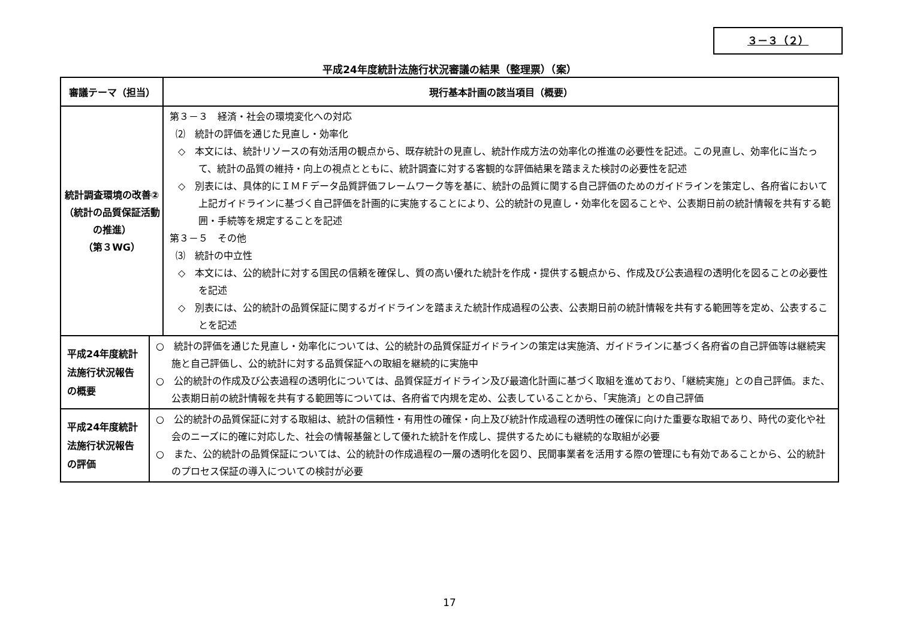３－３（２）
平成24年度統計法施行状況審議の結果（整理票）（案）
| 審議テーマ（担当） | | 現行基本計画の該当項目（概要） |
| --- | --- | --- |
| 統計調査環境の改善② （統計の品質保証活動 の推進） （第３WG） | | 第３－３ 経済・社会の環境変化への対応 ⑵ 統計の評価を通じた見直し・効率化 ◇ 本文には、統計リソースの有効活用の観点から、既存統計の見直し、統計作成方法の効率化の推進の必要性を記述。この見直し、効率化に当たって、統計の品質の維持・向上の視点とともに、統計調査に対する客観的な評価結果を踏まえた検討の必要性を記述 ◇ 別表には、具体的にＩＭＦデータ品質評価フレームワーク等を基に、統計の品質に関する自己評価のためのガイドラインを策定し、各府省において上記ガイドラインに基づく自己評価を計画的に実施することにより、公的統計の見直し・効率化を図ることや、公表期日前の統計情報を共有する範囲・手続等を規定することを記述 第３－５ その他 ⑶ 統計の中立性 ◇ 本文には、公的統計に対する国民の信頼を確保し、質の高い優れた統計を作成・提供する観点から、作成及び公表過程の透明化を図ることの必要性を記述 ◇ 別表には、公的統計の品質保証に関するガイドラインを踏まえた統計作成過程の公表、公表期日前の統計情報を共有する範囲等を定め、公表することを記述 |
| 平成24年度統計 法施行状況報告 の概要 | ○ 統計の評価を通じた見直し・効率化については、公的統計の品質保証ガイドラインの策定は実施済、ガイドラインに基づく各府省の自己評価等は継続実施と自己評価し、公的統計に対する品質保証への取組を継続的に実施中 ○ 公的統計の作成及び公表過程の透明化については、品質保証ガイドライン及び最適化計画に基づく取組を進めており、「継続実施」との自己評価。また、公表期日前の統計情報を共有する範囲等については、各府省で内規を定め、公表していることから、「実施済」との自己評価 | |
| 平成24年度統計 法施行状況報告 の評価 | ○ 公的統計の品質保証に対する取組は、統計の信頼性・有用性の確保・向上及び統計作成過程の透明性の確保に向けた重要な取組であり、時代の変化や社会のニーズに的確に対応した、社会の情報基盤として優れた統計を作成し、提供するためにも継続的な取組が必要 ○ また、公的統計の品質保証については、公的統計の作成過程の一層の透明化を図り、民間事業者を活用する際の管理にも有効であることから、公的統計のプロセス保証の導入についての検討が必要 | |
17